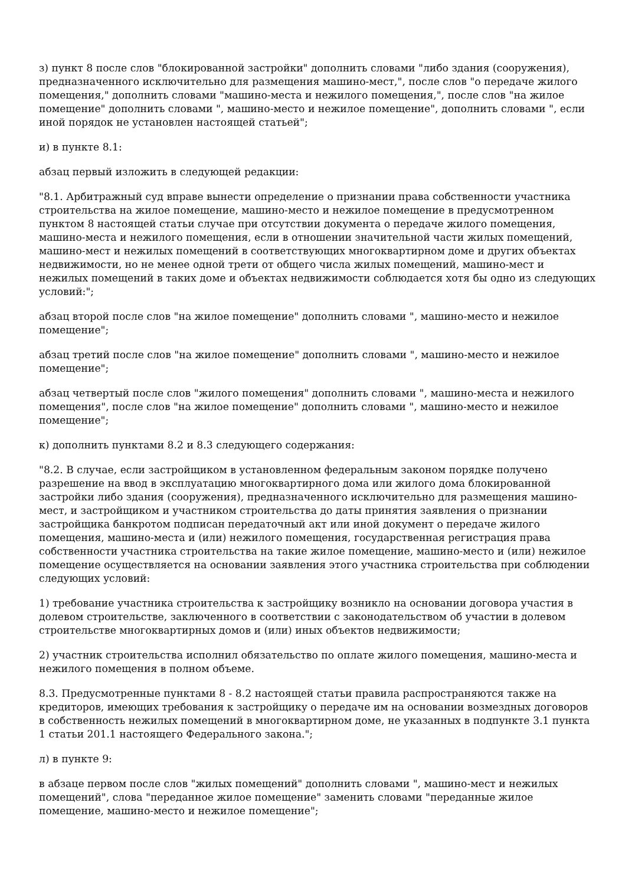з) пункт 8 после слов "блокированной застройки" дополнить словами "либо здания (сооружения), предназначенного исключительно для размещения машино-мест,", после слов "о передаче жилого помещения," дополнить словами "машино-места и нежилого помещения,", после слов "на жилое помещение" дополнить словами ", машино-место и нежилое помещение", дополнить словами ", если иной порядок не установлен настоящей статьей";
и) в пункте 8.1:
абзац первый изложить в следующей редакции:
"8.1. Арбитражный суд вправе вынести определение о признании права собственности участника строительства на жилое помещение, машино-место и нежилое помещение в предусмотренном пунктом 8 настоящей статьи случае при отсутствии документа о передаче жилого помещения, машино-места и нежилого помещения, если в отношении значительной части жилых помещений, машино-мест и нежилых помещений в соответствующих многоквартирном доме и других объектах недвижимости, но не менее одной трети от общего числа жилых помещений, машино-мест и нежилых помещений в таких доме и объектах недвижимости соблюдается хотя бы одно из следующих условий:";
абзац второй после слов "на жилое помещение" дополнить словами ", машино-место и нежилое помещение";
абзац третий после слов "на жилое помещение" дополнить словами ", машино-место и нежилое помещение";
абзац четвертый после слов "жилого помещения" дополнить словами ", машино-места и нежилого помещения", после слов "на жилое помещение" дополнить словами ", машино-место и нежилое помещение";
к) дополнить пунктами 8.2 и 8.3 следующего содержания:
"8.2. В случае, если застройщиком в установленном федеральным законом порядке получено разрешение на ввод в эксплуатацию многоквартирного дома или жилого дома блокированной застройки либо здания (сооружения), предназначенного исключительно для размещения машино-мест, и застройщиком и участником строительства до даты принятия заявления о признании застройщика банкротом подписан передаточный акт или иной документ о передаче жилого помещения, машино-места и (или) нежилого помещения, государственная регистрация права собственности участника строительства на такие жилое помещение, машино-место и (или) нежилое помещение осуществляется на основании заявления этого участника строительства при соблюдении следующих условий:
1) требование участника строительства к застройщику возникло на основании договора участия в долевом строительстве, заключенного в соответствии с законодательством об участии в долевом строительстве многоквартирных домов и (или) иных объектов недвижимости;
2) участник строительства исполнил обязательство по оплате жилого помещения, машино-места и нежилого помещения в полном объеме.
8.3. Предусмотренные пунктами 8 - 8.2 настоящей статьи правила распространяются также на кредиторов, имеющих требования к застройщику о передаче им на основании возмездных договоров в собственность нежилых помещений в многоквартирном доме, не указанных в подпункте 3.1 пункта 1 статьи 201.1 настоящего Федерального закона.";
л) в пункте 9:
в абзаце первом после слов "жилых помещений" дополнить словами ", машино-мест и нежилых помещений", слова "переданное жилое помещение" заменить словами "переданные жилое помещение, машино-место и нежилое помещение";